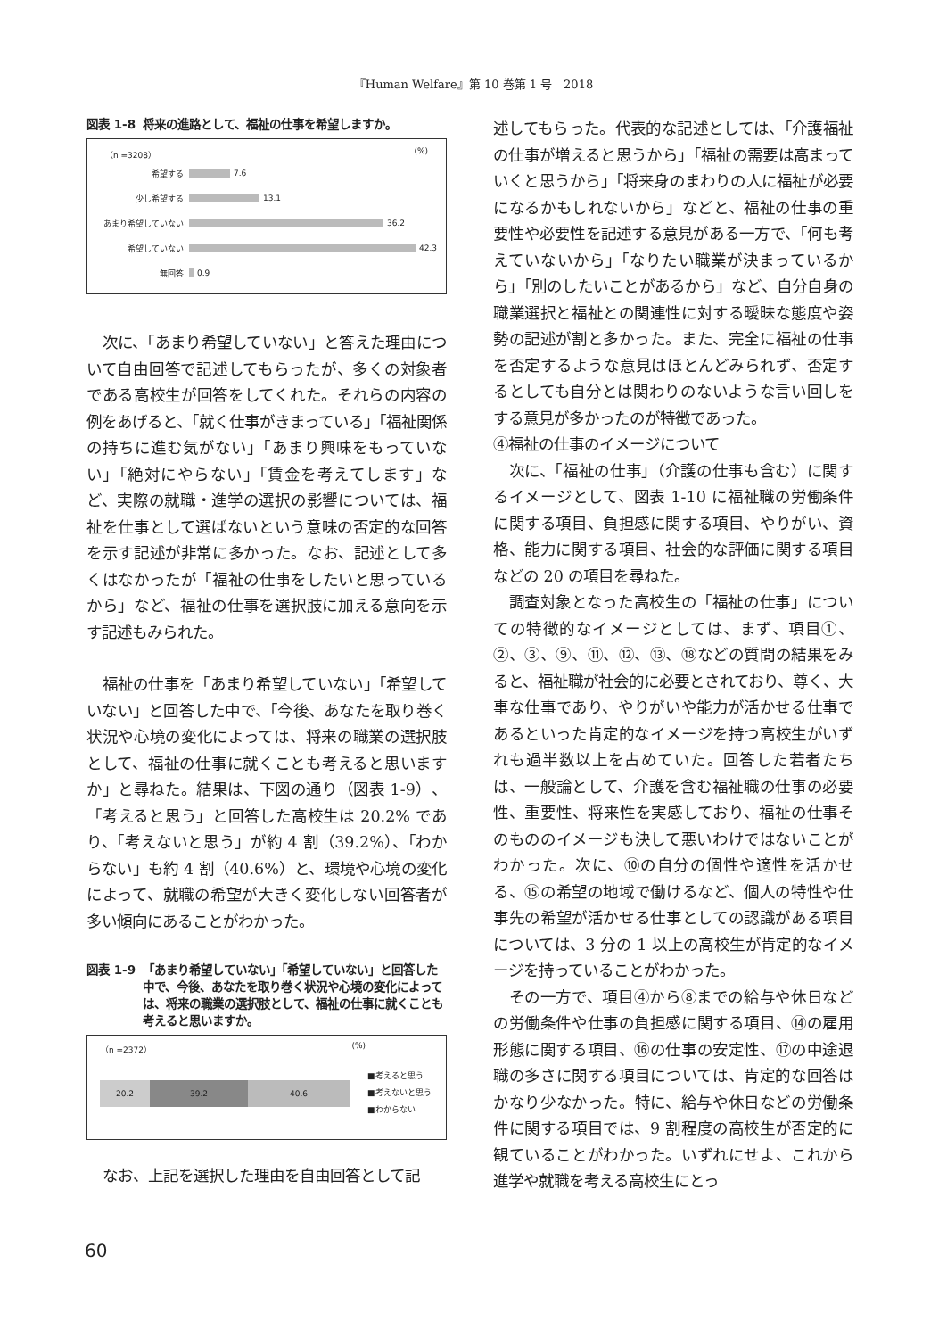『Human Welfare』第 10 巻第 1 号　2018
図表 1-8 将来の進路として、福祉の仕事を希望しますか。
（n =3208） (%)
希望する 7.6
少し希望する 13.1
あまり希望していない 36.2
希望していない 42.3
無回答 0.9
次に、「あまり希望していない」と答えた理由について自由回答で記述してもらったが、多くの対象者である高校生が回答をしてくれた。それらの内容の例をあげると、「就く仕事がきまっている」「福祉関係の持ちに進む気がない」「あまり興味をもっていない」「絶対にやらない」「賃金を考えてします」など、実際の就職・進学の選択の影響については、福祉を仕事として選ばないという意味の否定的な回答を示す記述が非常に多かった。なお、記述として多くはなかったが「福祉の仕事をしたいと思っているから」など、福祉の仕事を選択肢に加える意向を示す記述もみられた。
福祉の仕事を「あまり希望していない」「希望していない」と回答した中で、「今後、あなたを取り巻く状況や心境の変化によっては、将来の職業の選択肢として、福祉の仕事に就くことも考えると思いますか」と尋ねた。結果は、下図の通り（図表 1-9）、「考えると思う」と回答した高校生は 20.2% であり、「考えないと思う」が約 4 割（39.2%）、「わからない」も約 4 割（40.6%）と、環境や心境の変化によって、就職の希望が大きく変化しない回答者が多い傾向にあることがわかった。
図表 1-9 「あまり希望していない」「希望していない」と回答した中で、今後、あなたを取り巻く状況や心境の変化によっては、将来の職業の選択肢として、福祉の仕事に就くことも考えると思いますか。
（n =2372） (%)
20.2 39.2 40.6
■考えると思う
■考えないと思う
■わからない
なお、上記を選択した理由を自由回答として記
述してもらった。代表的な記述としては、「介護福祉の仕事が増えると思うから」「福祉の需要は高まっていくと思うから」「将来身のまわりの人に福祉が必要になるかもしれないから」などと、福祉の仕事の重要性や必要性を記述する意見がある一方で、「何も考えていないから」「なりたい職業が決まっているから」「別のしたいことがあるから」など、自分自身の職業選択と福祉との関連性に対する曖昧な態度や姿勢の記述が割と多かった。また、完全に福祉の仕事を否定するような意見はほとんどみられず、否定するとしても自分とは関わりのないような言い回しをする意見が多かったのが特徴であった。
④福祉の仕事のイメージについて
次に、「福祉の仕事」（介護の仕事も含む）に関するイメージとして、図表 1-10 に福祉職の労働条件に関する項目、負担感に関する項目、やりがい、資格、能力に関する項目、社会的な評価に関する項目などの 20 の項目を尋ねた。
調査対象となった高校生の「福祉の仕事」についての特徴的なイメージとしては、まず、項目①、②、③、⑨、⑪、⑫、⑬、⑱などの質問の結果をみると、福祉職が社会的に必要とされており、尊く、大事な仕事であり、やりがいや能力が活かせる仕事であるといった肯定的なイメージを持つ高校生がいずれも過半数以上を占めていた。回答した若者たちは、一般論として、介護を含む福祉職の仕事の必要性、重要性、将来性を実感しており、福祉の仕事そのもののイメージも決して悪いわけではないことがわかった。次に、⑩の自分の個性や適性を活かせる、⑮の希望の地域で働けるなど、個人の特性や仕事先の希望が活かせる仕事としての認識がある項目については、3 分の 1 以上の高校生が肯定的なイメージを持っていることがわかった。
その一方で、項目④から⑧までの給与や休日などの労働条件や仕事の負担感に関する項目、⑭の雇用形態に関する項目、⑯の仕事の安定性、⑰の中途退職の多さに関する項目については、肯定的な回答はかなり少なかった。特に、給与や休日などの労働条件に関する項目では、9 割程度の高校生が否定的に観ていることがわかった。いずれにせよ、これから進学や就職を考える高校生にとっ
60